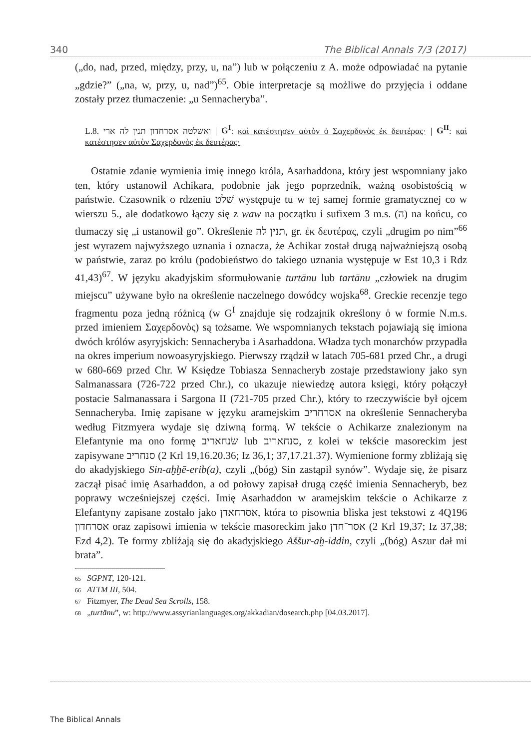340 The Biblical Annals 7/3 (2017)
(„do, nad, przed, między, przy, u, na”) lub w połączeniu z A. może odpowiadać na pytanie „gdzie?” („na, w, przy, u, nad”)<sup>65</sup>. Obie interpretacje są możliwe do przyjęcia i oddane zostały przez tłumaczenie: „u Sennacheryba”.
L.8. ואשלטה אסרחדון תנין לה ארי | G<sup>I</sup>: καὶ κατέστησεν αὐτὸν ὁ Σαχερδονὸς ἐκ δευτέρας· | G<sup>II</sup>: καὶ κατέστησεν αὐτὸν Σαχερδονὸς ἐκ δευτέρας·
Ostatnie zdanie wymienia imię innego króla, Asarhaddona, który jest wspomniany jako ten, który ustanowił Achikara, podobnie jak jego poprzednik, ważną osobistością w państwie. Czasownik o rdzeniu שׁלט występuje tu w tej samej formie gramatycznej co w wierszu 5., ale dodatkowo łączy się z waw na początku i sufixem 3 m.s. (ה) na końcu, co tłumaczy się „i ustanowił go”. Określenie תנין לה, gr. ἐκ δευτέρας, czyli „drugim po nim”<sup>66</sup> jest wyrazem najwyższego uznania i oznacza, że Achikar został drugą najważniejszą osobą w państwie, zaraz po królu (podobieństwo do takiego uznania występuje w Est 10,3 i Rdz 41,43)<sup>67</sup>. W języku akadyjskim sformułowanie turtānu lub tartānu „człowiek na drugim miejscu” używane było na określenie naczelnego dowódcy wojska<sup>68</sup>. Greckie recenzje tego fragmentu poza jedną różnicą (w G<sup>I</sup> znajduje się rodzajnik określony ὁ w formie N.m.s. przed imieniem Σαχερδονὸς) są tożsame. We wspomnianych tekstach pojawiają się imiona dwóch królów asyryjskich: Sennacheryba i Asarhaddona. Władza tych monarchów przypadła na okres imperium nowoasyryjskiego. Pierwszy rządził w latach 705-681 przed Chr., a drugi w 680-669 przed Chr. W Księdze Tobiasza Sennacheryb zostaje przedstawiony jako syn Salmanassara (726-722 przed Chr.), co ukazuje niewiedzę autora księgi, który połączył postacie Salmanassara i Sargona II (721-705 przed Chr.), który to rzeczywiście był ojcem Sennacheryba. Imię zapisane w języku aramejskim אסרחריב na określenie Sennacheryba według Fitzmyera wydaje się dziwną formą. W tekście o Achikarze znalezionym na Elefantynie ma ono formę שׂנחאריב lub סנחאריב, z kolei w tekście masoreckim jest zapisywane סנחריב (2 Krl 19,16.20.36; Iz 36,1; 37,17.21.37). Wymienione formy zbliżają się do akadyjskiego Sin-aḫḫē-erib(a), czyli „(bóg) Sin zastąpił synów”. Wydaje się, że pisarz zaczął pisać imię Asarhaddon, a od połowy zapisał drugą część imienia Sennacheryb, bez poprawy wcześniejszej części. Imię Asarhaddon w aramejskim tekście o Achikarze z Elefantyny zapisane zostało jako אסרחאדן, która to pisownia bliska jest tekstowi z 4Q196 אסרחדון oraz zapisowi imienia w tekście masoreckim jako אסר־חדן (2 Krl 19,37; Iz 37,38; Ezd 4,2). Te formy zbliżają się do akadyjskiego Aššur-aḫ-iddin, czyli „(bóg) Aszur dał mi brata”.
65 SGPNT, 120-121.
66 ATTM III, 504.
67 Fitzmyer, The Dead Sea Scrolls, 158.
68 „turtānu”, w: http://www.assyrianlanguages.org/akkadian/dosearch.php [04.03.2017].
The Biblical Annals